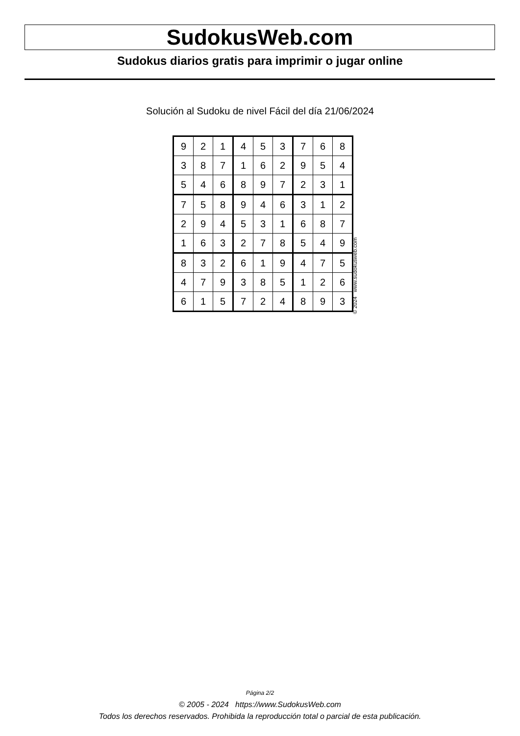SudokusWeb.com
Sudokus diarios gratis para imprimir o jugar online
Solución al Sudoku de nivel Fácil del día 21/06/2024
| 9 | 2 | 1 | 4 | 5 | 3 | 7 | 6 | 8 |
| 3 | 8 | 7 | 1 | 6 | 2 | 9 | 5 | 4 |
| 5 | 4 | 6 | 8 | 9 | 7 | 2 | 3 | 1 |
| 7 | 5 | 8 | 9 | 4 | 6 | 3 | 1 | 2 |
| 2 | 9 | 4 | 5 | 3 | 1 | 6 | 8 | 7 |
| 1 | 6 | 3 | 2 | 7 | 8 | 5 | 4 | 9 |
| 8 | 3 | 2 | 6 | 1 | 9 | 4 | 7 | 5 |
| 4 | 7 | 9 | 3 | 8 | 5 | 1 | 2 | 6 |
| 6 | 1 | 5 | 7 | 2 | 4 | 8 | 9 | 3 |
© 2024 www.sudokusweb.com
Página 2/2
© 2005 - 2024 https://www.SudokusWeb.com
Todos los derechos reservados. Prohibida la reproducción total o parcial de esta publicación.